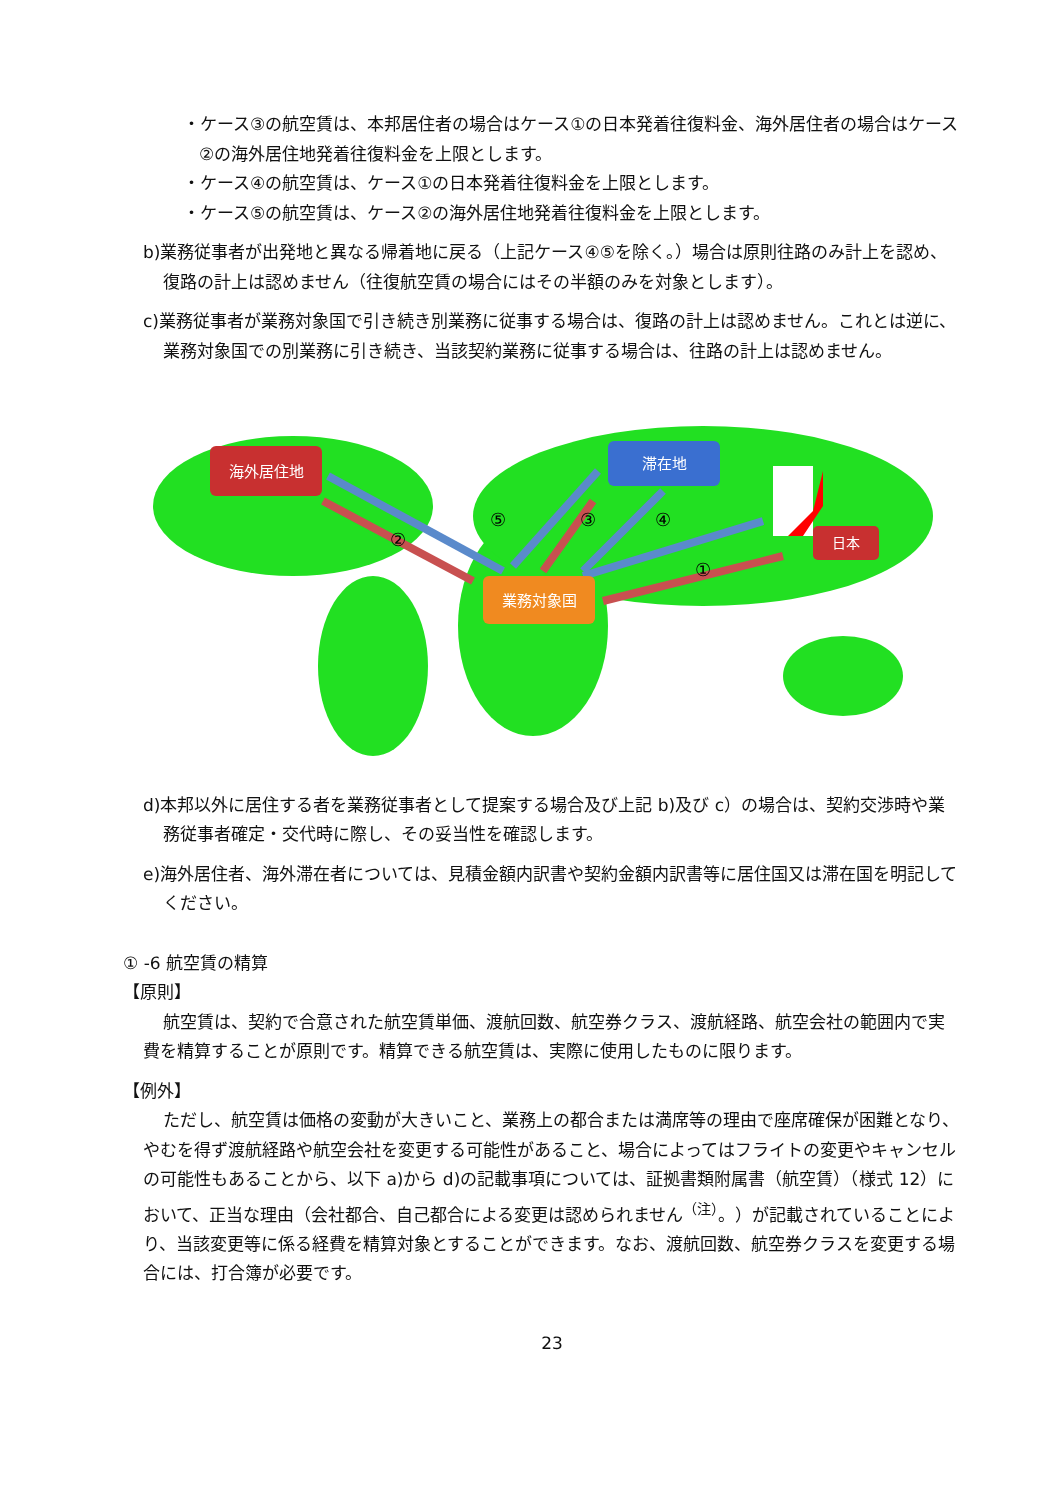・ケース③の航空賃は、本邦居住者の場合はケース①の日本発着往復料金、海外居住者の場合はケース②の海外居住地発着往復料金を上限とします。
・ケース④の航空賃は、ケース①の日本発着往復料金を上限とします。
・ケース⑤の航空賃は、ケース②の海外居住地発着往復料金を上限とします。
b)業務従事者が出発地と異なる帰着地に戻る（上記ケース④⑤を除く。）場合は原則往路のみ計上を認め、復路の計上は認めません（往復航空賃の場合にはその半額のみを対象とします）。
c)業務従事者が業務対象国で引き続き別業務に従事する場合は、復路の計上は認めません。これとは逆に、業務対象国での別業務に引き続き、当該契約業務に従事する場合は、往路の計上は認めません。
海外居住地
滞在地
業務対象国
日本
②
⑤
③
④
①
d)本邦以外に居住する者を業務従事者として提案する場合及び上記 b)及び c）の場合は、契約交渉時や業務従事者確定・交代時に際し、その妥当性を確認します。
e)海外居住者、海外滞在者については、見積金額内訳書や契約金額内訳書等に居住国又は滞在国を明記してください。
① -6 航空賃の精算
【原則】
航空賃は、契約で合意された航空賃単価、渡航回数、航空券クラス、渡航経路、航空会社の範囲内で実費を精算することが原則です。精算できる航空賃は、実際に使用したものに限ります。
【例外】
ただし、航空賃は価格の変動が大きいこと、業務上の都合または満席等の理由で座席確保が困難となり、やむを得ず渡航経路や航空会社を変更する可能性があること、場合によってはフライトの変更やキャンセルの可能性もあることから、以下 a)から d)の記載事項については、証拠書類附属書（航空賃）（様式 12）において、正当な理由（会社都合、自己都合による変更は認められません<sup>（注）</sup>。）が記載されていることにより、当該変更等に係る経費を精算対象とすることができます。なお、渡航回数、航空券クラスを変更する場合には、打合簿が必要です。
23